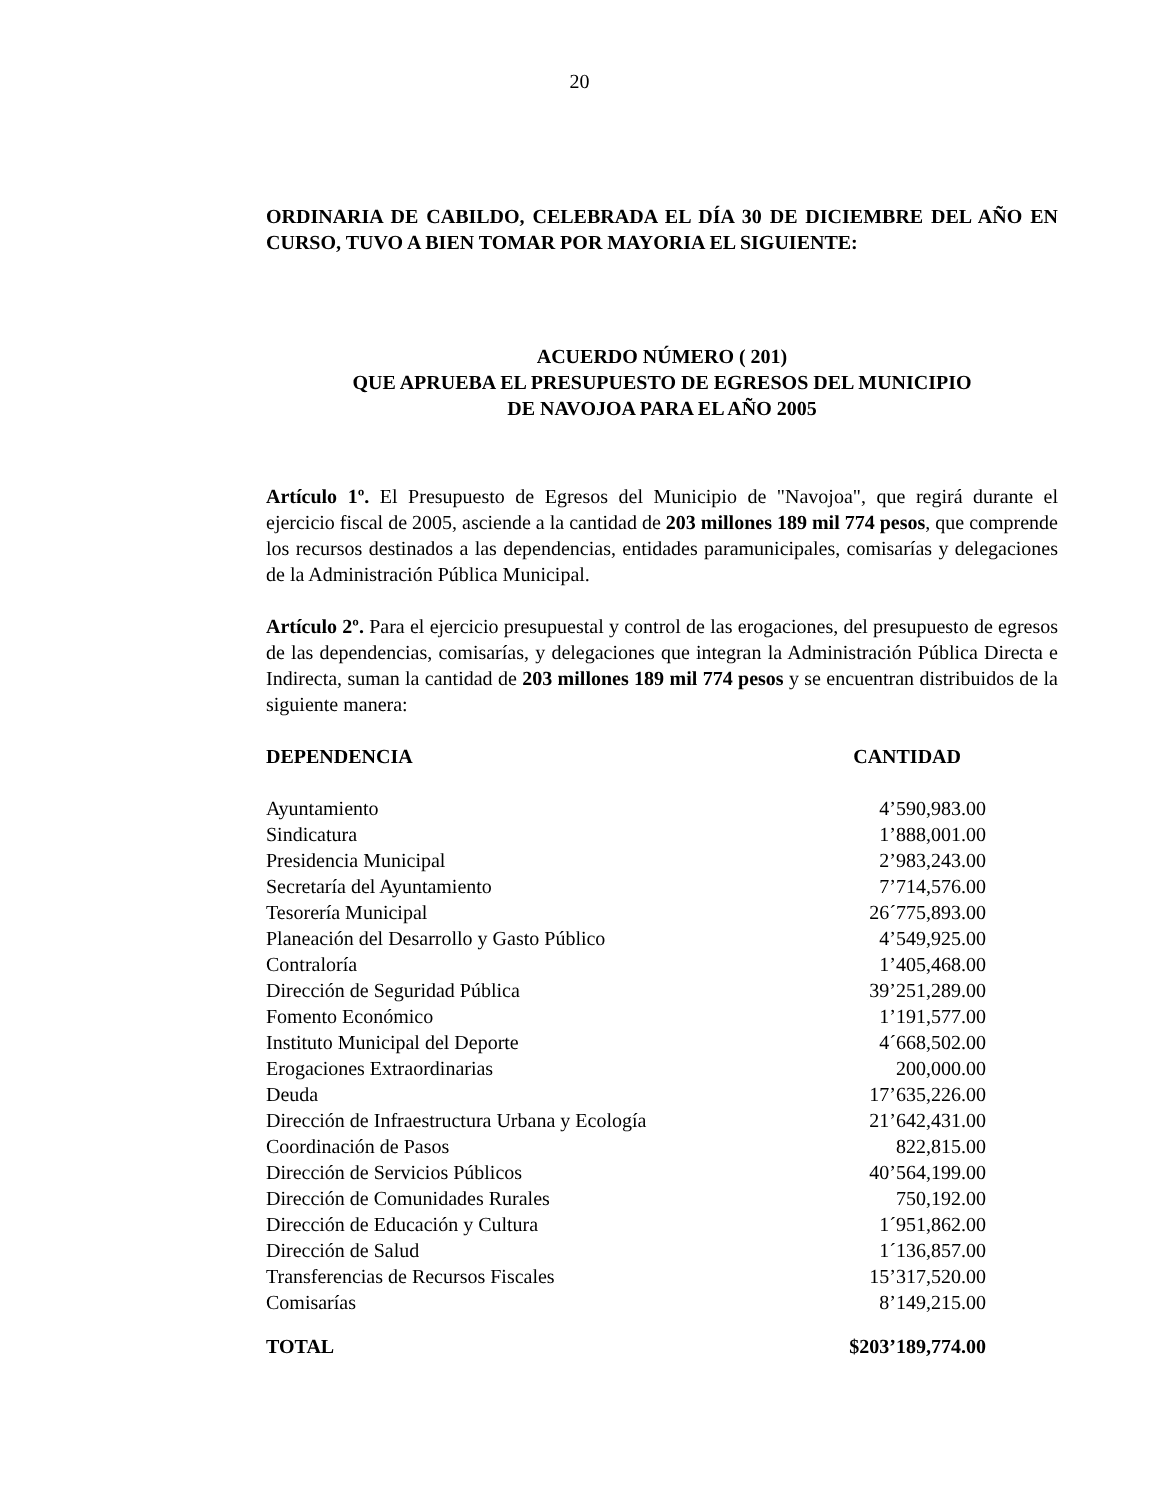20
ORDINARIA DE CABILDO, CELEBRADA EL DÍA 30 DE DICIEMBRE DEL AÑO EN CURSO, TUVO A BIEN TOMAR POR MAYORIA EL SIGUIENTE:
ACUERDO NÚMERO ( 201)
QUE APRUEBA EL PRESUPUESTO DE EGRESOS DEL MUNICIPIO
DE NAVOJOA PARA EL AÑO 2005
Artículo 1º. El Presupuesto de Egresos del Municipio de "Navojoa", que regirá durante el ejercicio fiscal de 2005, asciende a la cantidad de 203 millones 189 mil 774 pesos, que comprende los recursos destinados a las dependencias, entidades paramunicipales, comisarías y delegaciones de la Administración Pública Municipal.
Artículo 2º. Para el ejercicio presupuestal y control de las erogaciones, del presupuesto de egresos de las dependencias, comisarías, y delegaciones que integran la Administración Pública Directa e Indirecta, suman la cantidad de 203 millones 189 mil 774 pesos y se encuentran distribuidos de la siguiente manera:
| DEPENDENCIA | CANTIDAD |
| --- | --- |
| Ayuntamiento | 4’590,983.00 |
| Sindicatura | 1’888,001.00 |
| Presidencia Municipal | 2’983,243.00 |
| Secretaría del Ayuntamiento | 7’714,576.00 |
| Tesorería Municipal | 26´775,893.00 |
| Planeación del Desarrollo y Gasto Público | 4’549,925.00 |
| Contraloría | 1’405,468.00 |
| Dirección de Seguridad Pública | 39’251,289.00 |
| Fomento Económico | 1’191,577.00 |
| Instituto Municipal del Deporte | 4´668,502.00 |
| Erogaciones Extraordinarias | 200,000.00 |
| Deuda | 17’635,226.00 |
| Dirección de Infraestructura Urbana y Ecología | 21’642,431.00 |
| Coordinación de Pasos | 822,815.00 |
| Dirección de Servicios Públicos | 40’564,199.00 |
| Dirección de Comunidades Rurales | 750,192.00 |
| Dirección de Educación y Cultura | 1´951,862.00 |
| Dirección de Salud | 1´136,857.00 |
| Transferencias de Recursos Fiscales | 15’317,520.00 |
| Comisarías | 8’149,215.00 |
| TOTAL | $203’189,774.00 |